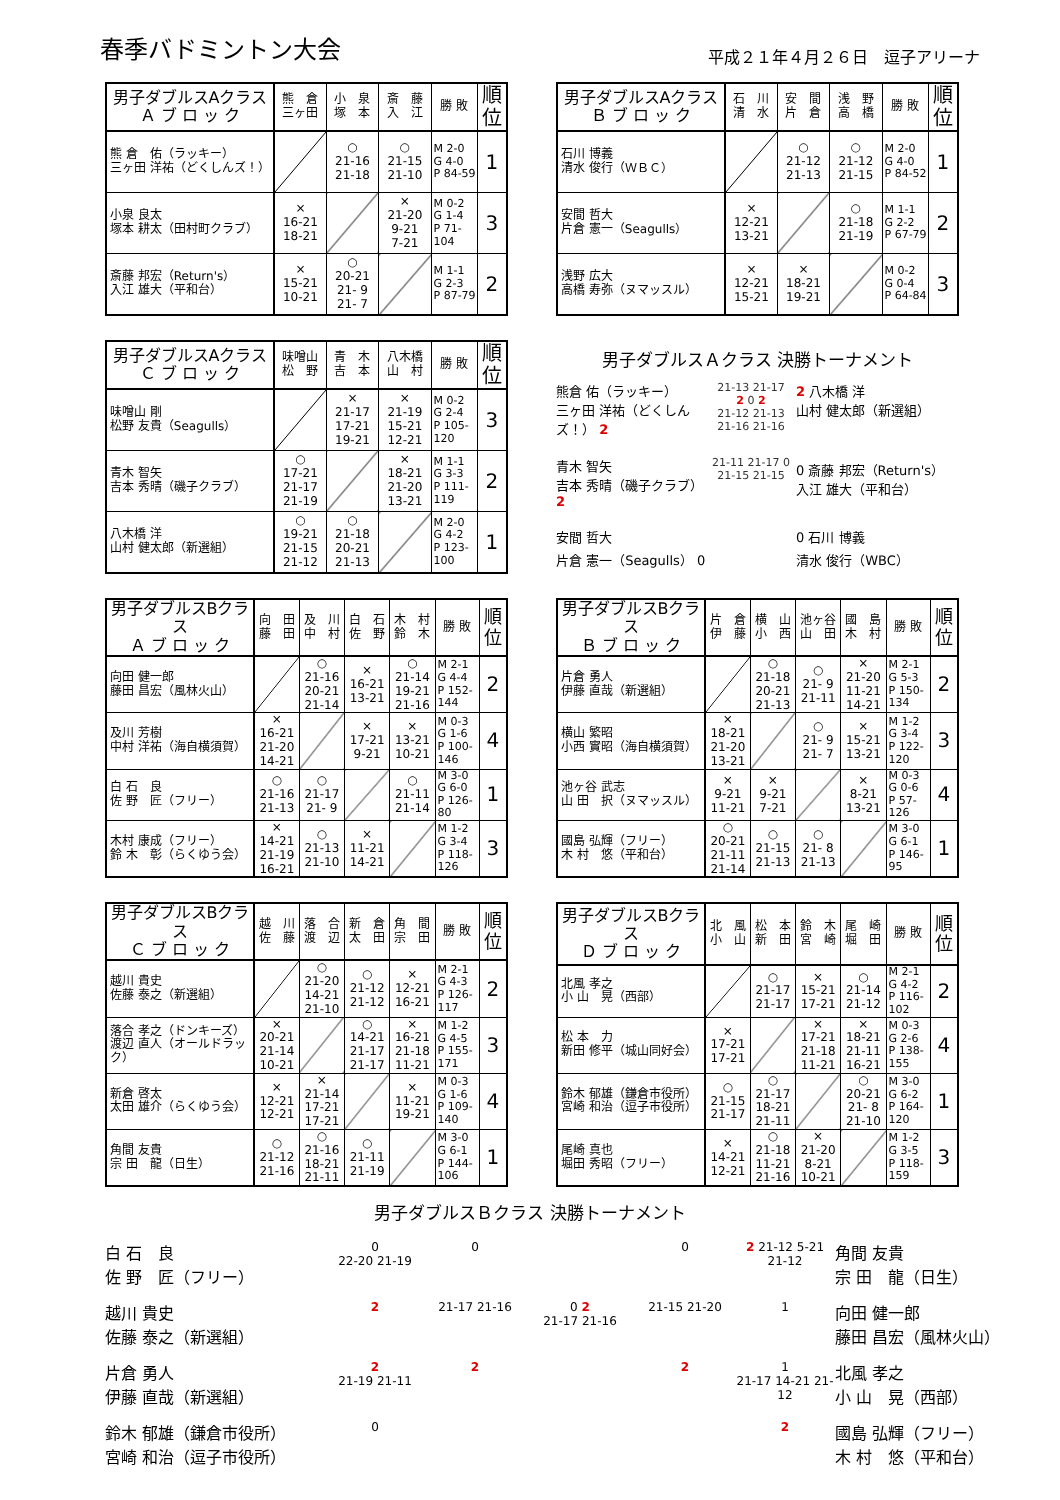春季バドミントン大会
平成２１年４月２６日　逗子アリーナ
| 男子ダブルスAクラス Ａ ブ ロ ッ ク | 熊 倉 三ヶ田 | 小 泉 塚 本 | 斎 藤 入 江 | 勝 敗 | 順 位 |
| --- | --- | --- | --- | --- | --- |
| 熊 倉 佑（ラッキー） 三ヶ田 洋祐（どくしんズ！） | | ○ 21-16 21-18 | ○ 21-15 21-10 | M 2-0 G 4-0 P 84-59 | 1 |
| 小泉 良太 塚本 耕太（田村町クラブ） | × 16-21 18-21 | | × 21-20 9-21 7-21 | M 0-2 G 1-4 P 71-104 | 3 |
| 斎藤 邦宏（Return's） 入江 雄大（平和台） | × 15-21 10-21 | ○ 20-21 21- 9 21- 7 | | M 1-1 G 2-3 P 87-79 | 2 |
| 男子ダブルスAクラス Ｂ ブ ロ ッ ク | 石 川 清 水 | 安 間 片 倉 | 浅 野 高 橋 | 勝 敗 | 順 位 |
| --- | --- | --- | --- | --- | --- |
| 石川 博義 清水 俊行（ＷＢＣ） | | ○ 21-12 21-13 | ○ 21-12 21-15 | M 2-0 G 4-0 P 84-52 | 1 |
| 安間 哲大 片倉 憲一（Seagulls） | × 12-21 13-21 | | ○ 21-18 21-19 | M 1-1 G 2-2 P 67-79 | 2 |
| 浅野 広大 高橋 寿弥（ヌマッスル） | × 12-21 15-21 | × 18-21 19-21 | | M 0-2 G 0-4 P 64-84 | 3 |
| 男子ダブルスAクラス Ｃ ブ ロ ッ ク | 味噌山 松 野 | 青 木 吉 本 | 八木橋 山 村 | 勝 敗 | 順 位 |
| --- | --- | --- | --- | --- | --- |
| 味噌山 剛 松野 友貴（Seagulls） | | × 21-17 17-21 19-21 | × 21-19 15-21 12-21 | M 0-2 G 2-4 P 105-120 | 3 |
| 青木 智矢 吉本 秀晴（磯子クラブ） | ○ 17-21 21-17 21-19 | | × 18-21 21-20 13-21 | M 1-1 G 3-3 P 111-119 | 2 |
| 八木橋 洋 山村 健太郎（新選組） | ○ 19-21 21-15 21-12 | ○ 21-18 20-21 21-13 | | M 2-0 G 4-2 P 123-100 | 1 |
男子ダブルスＡクラス 決勝トーナメント
熊倉 佑（ラッキー）
三ヶ田 洋祐（どくしんズ！） 2
21-13 21-17
2 0 2
21-12 21-13
21-16 21-16
2 八木橋 洋
山村 健太郎（新選組）
青木 智矢
吉本 秀晴（磯子クラブ） 2
21-11 21-17 0
21-15 21-15
0 斎藤 邦宏（Return's）
入江 雄大（平和台）
安間 哲大
片倉 憲一（Seagulls） 0
0 石川 博義
清水 俊行（WBC）
| 男子ダブルスBクラス Ａ ブ ロ ッ ク | 向 田 藤 田 | 及 川 中 村 | 白 石 佐 野 | 木 村 鈴 木 | 勝 敗 | 順 位 |
| --- | --- | --- | --- | --- | --- | --- |
| 向田 健一郎 藤田 昌宏（風林火山） | | ○ 21-16 20-21 21-14 | × 16-21 13-21 | ○ 21-14 19-21 21-16 | M 2-1 G 4-4 P 152-144 | 2 |
| 及川 芳樹 中村 洋祐（海自横須賀） | × 16-21 21-20 14-21 | | × 17-21 9-21 | × 13-21 10-21 | M 0-3 G 1-6 P 100-146 | 4 |
| 白 石 良 佐 野 匠（フリー） | ○ 21-16 21-13 | ○ 21-17 21- 9 | | ○ 21-11 21-14 | M 3-0 G 6-0 P 126-80 | 1 |
| 木村 康成（フリー） 鈴 木 彰（らくゆう会） | × 14-21 21-19 16-21 | ○ 21-13 21-10 | × 11-21 14-21 | | M 1-2 G 3-4 P 118-126 | 3 |
| 男子ダブルスBクラス Ｂ ブ ロ ッ ク | 片 倉 伊 藤 | 横 山 小 西 | 池ヶ谷 山 田 | 國 島 木 村 | 勝 敗 | 順 位 |
| --- | --- | --- | --- | --- | --- | --- |
| 片倉 勇人 伊藤 直哉（新選組） | | ○ 21-18 20-21 21-13 | ○ 21- 9 21-11 | × 21-20 11-21 14-21 | M 2-1 G 5-3 P 150-134 | 2 |
| 横山 繁昭 小西 實昭（海自横須賀） | × 18-21 21-20 13-21 | | ○ 21- 9 21- 7 | × 15-21 13-21 | M 1-2 G 3-4 P 122-120 | 3 |
| 池ヶ谷 武志 山 田 択（ヌマッスル） | × 9-21 11-21 | × 9-21 7-21 | | × 8-21 13-21 | M 0-3 G 0-6 P 57-126 | 4 |
| 國島 弘輝（フリー） 木 村 悠（平和台） | ○ 20-21 21-11 21-14 | ○ 21-15 21-13 | ○ 21- 8 21-13 | | M 3-0 G 6-1 P 146-95 | 1 |
| 男子ダブルスBクラス Ｃ ブ ロ ッ ク | 越 川 佐 藤 | 落 合 渡 辺 | 新 倉 太 田 | 角 間 宗 田 | 勝 敗 | 順 位 |
| --- | --- | --- | --- | --- | --- | --- |
| 越川 貴史 佐藤 泰之（新選組） | | ○ 21-20 14-21 21-10 | ○ 21-12 21-12 | × 12-21 16-21 | M 2-1 G 4-3 P 126-117 | 2 |
| 落合 孝之（ドンキーズ） 渡辺 直人（オールドラック） | × 20-21 21-14 10-21 | | ○ 14-21 21-17 21-17 | × 16-21 21-18 11-21 | M 1-2 G 4-5 P 155-171 | 3 |
| 新倉 啓太 太田 雄介（らくゆう会） | × 12-21 12-21 | × 21-14 17-21 17-21 | | × 11-21 19-21 | M 0-3 G 1-6 P 109-140 | 4 |
| 角間 友貴 宗 田 龍（日生） | ○ 21-12 21-16 | ○ 21-16 18-21 21-11 | ○ 21-11 21-19 | | M 3-0 G 6-1 P 144-106 | 1 |
| 男子ダブルスBクラス Ｄ ブ ロ ッ ク | 北 風 小 山 | 松 本 新 田 | 鈴 木 宮 崎 | 尾 崎 堀 田 | 勝 敗 | 順 位 |
| --- | --- | --- | --- | --- | --- | --- |
| 北風 孝之 小 山 晃（西部） | | ○ 21-17 21-17 | × 15-21 17-21 | ○ 21-14 21-12 | M 2-1 G 4-2 P 116-102 | 2 |
| 松 本 力 新田 修平（城山同好会） | × 17-21 17-21 | | × 17-21 21-18 11-21 | × 18-21 21-11 16-21 | M 0-3 G 2-6 P 138-155 | 4 |
| 鈴木 郁雄（鎌倉市役所） 宮崎 和治（逗子市役所） | ○ 21-15 21-17 | ○ 21-17 18-21 21-11 | | ○ 20-21 21- 8 21-10 | M 3-0 G 6-2 P 164-120 | 1 |
| 尾崎 真也 堀田 秀昭（フリー） | × 14-21 12-21 | ○ 21-18 11-21 21-16 | × 21-20 8-21 10-21 | | M 1-2 G 3-5 P 118-159 | 3 |
男子ダブルスＢクラス 決勝トーナメント
白 石　良
佐 野　匠（フリー）
0
22-20 21-19
0
0
2 21-12 5-21 21-12
角間 友貴
宗 田　龍（日生）
越川 貴史
佐藤 泰之（新選組）
2
21-17 21-16
0 2
21-17 21-16
21-15 21-20
1
向田 健一郎
藤田 昌宏（風林火山）
片倉 勇人
伊藤 直哉（新選組）
2
21-19 21-11
2
2
1
21-17 14-21 21-12
北風 孝之
小 山　晃（西部）
鈴木 郁雄（鎌倉市役所）
宮崎 和治（逗子市役所）
0
2
國島 弘輝（フリー）
木 村　悠（平和台）